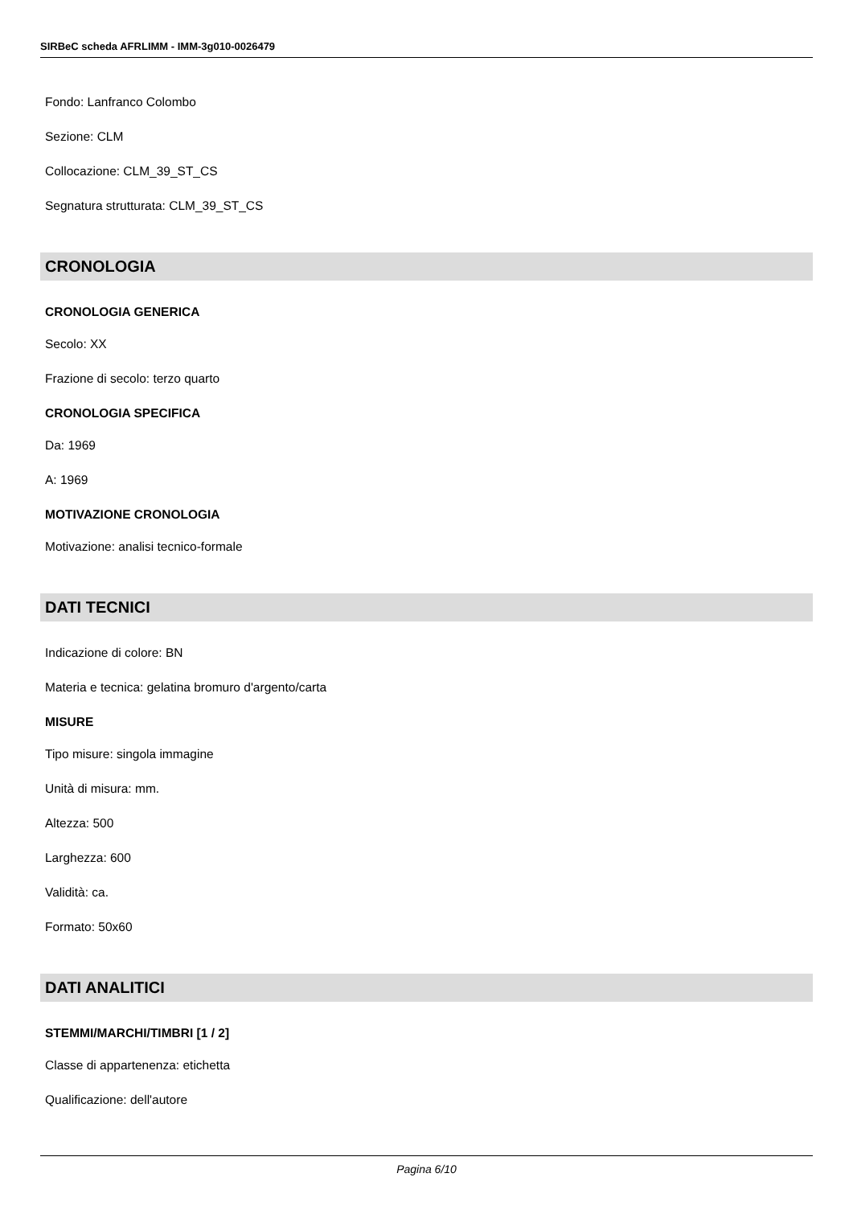SIRBeC scheda AFRLIMM - IMM-3g010-0026479
Fondo: Lanfranco Colombo
Sezione: CLM
Collocazione: CLM_39_ST_CS
Segnatura strutturata: CLM_39_ST_CS
CRONOLOGIA
CRONOLOGIA GENERICA
Secolo: XX
Frazione di secolo: terzo quarto
CRONOLOGIA SPECIFICA
Da: 1969
A: 1969
MOTIVAZIONE CRONOLOGIA
Motivazione: analisi tecnico-formale
DATI TECNICI
Indicazione di colore: BN
Materia e tecnica: gelatina bromuro d'argento/carta
MISURE
Tipo misure: singola immagine
Unità di misura: mm.
Altezza: 500
Larghezza: 600
Validità: ca.
Formato: 50x60
DATI ANALITICI
STEMMI/MARCHI/TIMBRI [1 / 2]
Classe di appartenenza: etichetta
Qualificazione: dell'autore
Pagina 6/10